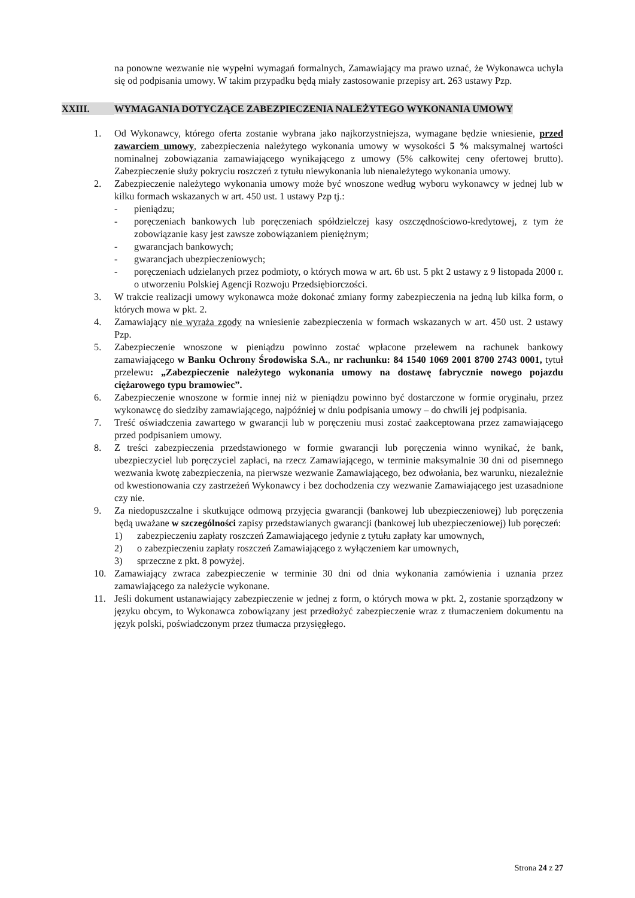na ponowne wezwanie nie wypełni wymagań formalnych, Zamawiający ma prawo uznać, że Wykonawca uchyla się od podpisania umowy. W takim przypadku będą miały zastosowanie przepisy art. 263 ustawy Pzp.
XXIII. WYMAGANIA DOTYCZĄCE ZABEZPIECZENIA NALEŻYTEGO WYKONANIA UMOWY
1. Od Wykonawcy, którego oferta zostanie wybrana jako najkorzystniejsza, wymagane będzie wniesienie, przed zawarciem umowy, zabezpieczenia należytego wykonania umowy w wysokości 5 % maksymalnej wartości nominalnej zobowiązania zamawiającego wynikającego z umowy (5% całkowitej ceny ofertowej brutto). Zabezpieczenie służy pokryciu roszczeń z tytułu niewykonania lub nienależytego wykonania umowy.
2. Zabezpieczenie należytego wykonania umowy może być wnoszone według wyboru wykonawcy w jednej lub w kilku formach wskazanych w art. 450 ust. 1 ustawy Pzp tj.:
- pieniądzu;
- poręczeniach bankowych lub poręczeniach spółdzielczej kasy oszczędnościowo-kredytowej, z tym że zobowiązanie kasy jest zawsze zobowiązaniem pieniężnym;
- gwarancjach bankowych;
- gwarancjach ubezpieczeniowych;
- poręczeniach udzielanych przez podmioty, o których mowa w art. 6b ust. 5 pkt 2 ustawy z 9 listopada 2000 r. o utworzeniu Polskiej Agencji Rozwoju Przedsiębiorczości.
3. W trakcie realizacji umowy wykonawca może dokonać zmiany formy zabezpieczenia na jedną lub kilka form, o których mowa w pkt. 2.
4. Zamawiający nie wyraża zgody na wniesienie zabezpieczenia w formach wskazanych w art. 450 ust. 2 ustawy Pzp.
5. Zabezpieczenie wnoszone w pieniądzu powinno zostać wpłacone przelewem na rachunek bankowy zamawiającego w Banku Ochrony Środowiska S.A., nr rachunku: 84 1540 1069 2001 8700 2743 0001, tytuł przelewu: „Zabezpieczenie należytego wykonania umowy na dostawę fabrycznie nowego pojazdu ciężarowego typu bramowiec”.
6. Zabezpieczenie wnoszone w formie innej niż w pieniądzu powinno być dostarczone w formie oryginału, przez wykonawcę do siedziby zamawiającego, najpóźniej w dniu podpisania umowy – do chwili jej podpisania.
7. Treść oświadczenia zawartego w gwarancji lub w poręczeniu musi zostać zaakceptowana przez zamawiającego przed podpisaniem umowy.
8. Z treści zabezpieczenia przedstawionego w formie gwarancji lub poręczenia winno wynikać, że bank, ubezpieczyciel lub poręczyciel zapłaci, na rzecz Zamawiającego, w terminie maksymalnie 30 dni od pisemnego wezwania kwotę zabezpieczenia, na pierwsze wezwanie Zamawiającego, bez odwołania, bez warunku, niezależnie od kwestionowania czy zastrzeżeń Wykonawcy i bez dochodzenia czy wezwanie Zamawiającego jest uzasadnione czy nie.
9. Za niedopuszczalne i skutkujące odmową przyjęcia gwarancji (bankowej lub ubezpieczeniowej) lub poręczenia będą uważane w szczególności zapisy przedstawianych gwarancji (bankowej lub ubezpieczeniowej) lub poręczeń:
1) zabezpieczeniu zapłaty roszczeń Zamawiającego jedynie z tytułu zapłaty kar umownych,
2) o zabezpieczeniu zapłaty roszczeń Zamawiającego z wyłączeniem kar umownych,
3) sprzeczne z pkt. 8 powyżej.
10. Zamawiający zwraca zabezpieczenie w terminie 30 dni od dnia wykonania zamówienia i uznania przez zamawiającego za należycie wykonane.
11. Jeśli dokument ustanawiający zabezpieczenie w jednej z form, o których mowa w pkt. 2, zostanie sporządzony w języku obcym, to Wykonawca zobowiązany jest przedłożyć zabezpieczenie wraz z tłumaczeniem dokumentu na język polski, poświadczonym przez tłumacza przysięgłego.
Strona 24 z 27